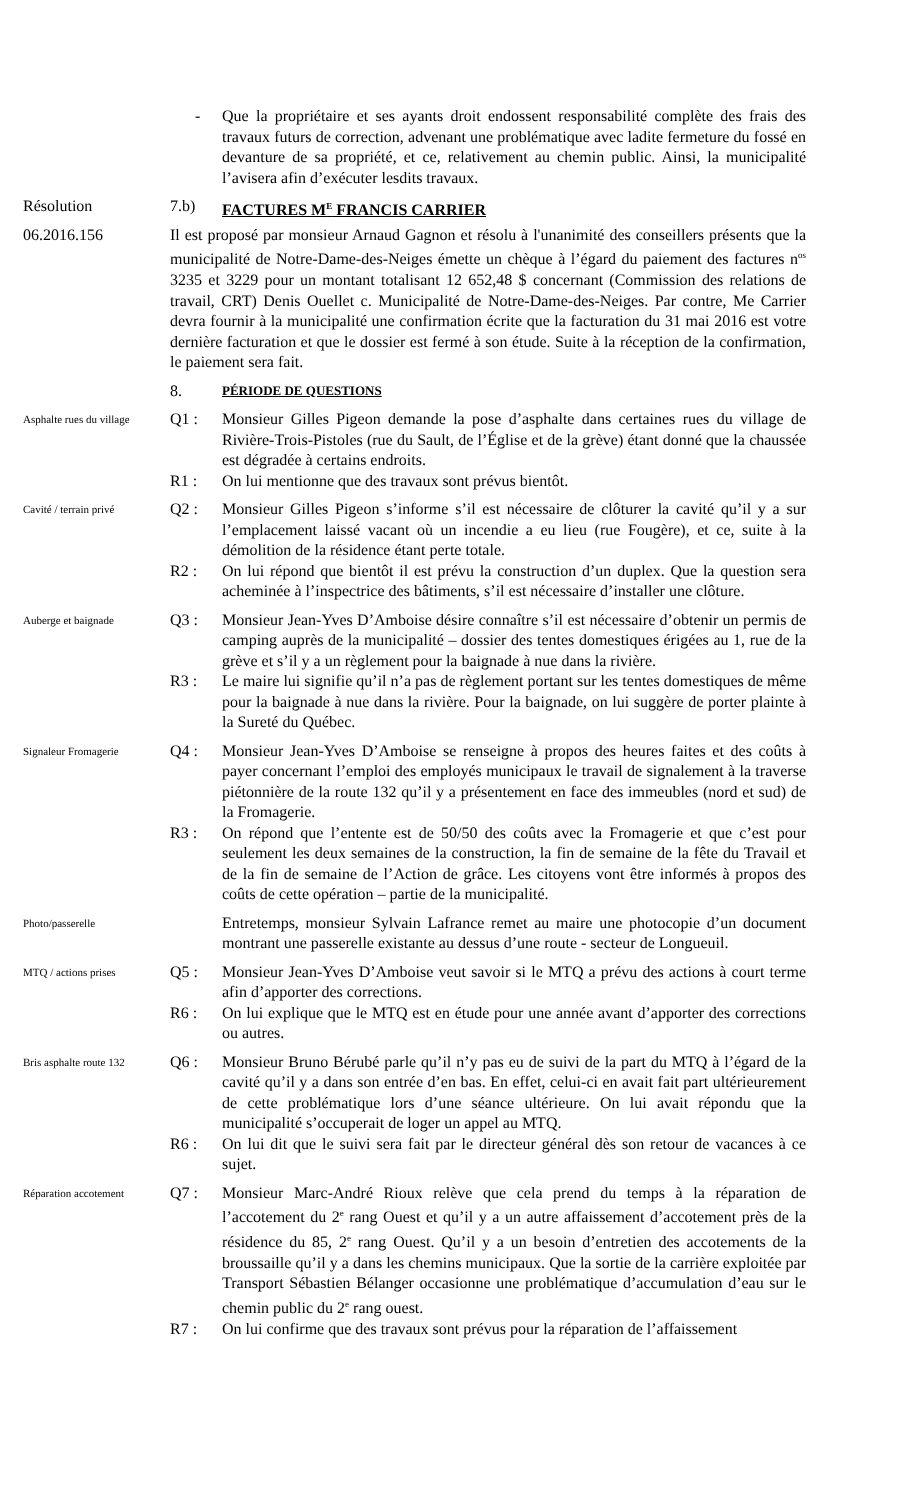- Que la propriétaire et ses ayants droit endossent responsabilité complète des frais des travaux futurs de correction, advenant une problématique avec ladite fermeture du fossé en devanture de sa propriété, et ce, relativement au chemin public. Ainsi, la municipalité l’avisera afin d’exécuter lesdits travaux.
Résolution 7.b) FACTURES M<sup>E</sup> FRANCIS CARRIER
06.2016.156 Il est proposé par monsieur Arnaud Gagnon et résolu à l'unanimité des conseillers présents que la municipalité de Notre-Dame-des-Neiges émette un chèque à l’égard du paiement des factures n<sup>os</sup> 3235 et 3229 pour un montant totalisant 12 652,48 $ concernant (Commission des relations de travail, CRT) Denis Ouellet c. Municipalité de Notre-Dame-des-Neiges. Par contre, Me Carrier devra fournir à la municipalité une confirmation écrite que la facturation du 31 mai 2016 est votre dernière facturation et que le dossier est fermé à son étude. Suite à la réception de la confirmation, le paiement sera fait.
8.
PÉRIODE DE QUESTIONS
Asphalte rues du village
Q1 : Monsieur Gilles Pigeon demande la pose d’asphalte dans certaines rues du village de Rivière-Trois-Pistoles (rue du Sault, de l’Église et de la grève) étant donné que la chaussée est dégradée à certains endroits.
R1 : On lui mentionne que des travaux sont prévus bientôt.
Cavité / terrain privé
Q2 : Monsieur Gilles Pigeon s’informe s’il est nécessaire de clôturer la cavité qu’il y a sur l’emplacement laissé vacant où un incendie a eu lieu (rue Fougère), et ce, suite à la démolition de la résidence étant perte totale.
R2 : On lui répond que bientôt il est prévu la construction d’un duplex. Que la question sera acheminée à l’inspectrice des bâtiments, s’il est nécessaire d’installer une clôture.
Auberge et baignade
Q3 : Monsieur Jean-Yves D’Amboise désire connaître s’il est nécessaire d’obtenir un permis de camping auprès de la municipalité – dossier des tentes domestiques érigées au 1, rue de la grève et s’il y a un règlement pour la baignade à nue dans la rivière.
R3 : Le maire lui signifie qu’il n’a pas de règlement portant sur les tentes domestiques de même pour la baignade à nue dans la rivière. Pour la baignade, on lui suggère de porter plainte à la Sureté du Québec.
Signaleur Fromagerie
Q4 : Monsieur Jean-Yves D’Amboise se renseigne à propos des heures faites et des coûts à payer concernant l’emploi des employés municipaux le travail de signalement à la traverse piétonnière de la route 132 qu’il y a présentement en face des immeubles (nord et sud) de la Fromagerie.
R3 : On répond que l’entente est de 50/50 des coûts avec la Fromagerie et que c’est pour seulement les deux semaines de la construction, la fin de semaine de la fête du Travail et de la fin de semaine de l’Action de grâce. Les citoyens vont être informés à propos des coûts de cette opération – partie de la municipalité.
Photo/passerelle
Entretemps, monsieur Sylvain Lafrance remet au maire une photocopie d’un document montrant une passerelle existante au dessus d’une route - secteur de Longueuil.
MTQ / actions prises
Q5 : Monsieur Jean-Yves D’Amboise veut savoir si le MTQ a prévu des actions à court terme afin d’apporter des corrections.
R6 : On lui explique que le MTQ est en étude pour une année avant d’apporter des corrections ou autres.
Bris asphalte route 132
Q6 : Monsieur Bruno Bérubé parle qu’il n’y pas eu de suivi de la part du MTQ à l’égard de la cavité qu’il y a dans son entrée d’en bas. En effet, celui-ci en avait fait part ultérieurement de cette problématique lors d’une séance ultérieure. On lui avait répondu que la municipalité s’occuperait de loger un appel au MTQ.
R6 : On lui dit que le suivi sera fait par le directeur général dès son retour de vacances à ce sujet.
Réparation accotement
Q7 : Monsieur Marc-André Rioux relève que cela prend du temps à la réparation de l’accotement du 2<sup>e</sup> rang Ouest et qu’il y a un autre affaissement d’accotement près de la résidence du 85, 2<sup>e</sup> rang Ouest. Qu’il y a un besoin d’entretien des accotements de la broussaille qu’il y a dans les chemins municipaux. Que la sortie de la carrière exploitée par Transport Sébastien Bélanger occasionne une problématique d’accumulation d’eau sur le chemin public du 2<sup>e</sup> rang ouest.
R7 : On lui confirme que des travaux sont prévus pour la réparation de l’affaissement